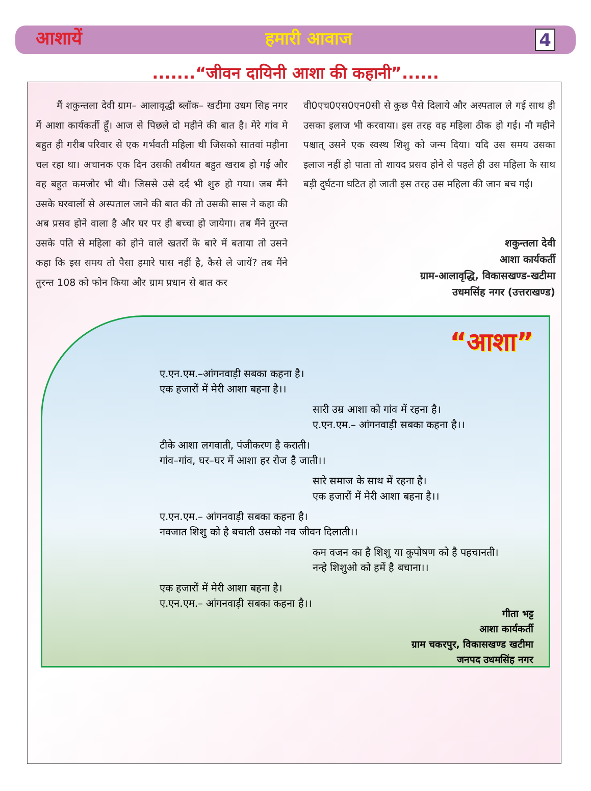आशायें हमारी आवाज 4
.......“जीवन दायिनी आशा की कहानी”......
मैं शकुन्तला देवी ग्राम– आलावृद्धी ब्लॉक– खटीमा उधम सिह नगर में आशा कार्यकर्ती हूँ। आज से पिछले दो महीने की बात है। मेरे गांव मे बहुत ही गरीब परिवार से एक गर्भवती महिला थी जिसको सातवां महीना चल रहा था। अचानक एक दिन उसकी तबीयत बहुत खराब हो गई और वह बहुत कमजोर भी थी। जिससे उसे दर्द भी शुरु हो गया। जब मैंने उसके घरवालों से अस्पताल जाने की बात की तो उसकी सास ने कहा की अब प्रसव होने वाला है और घर पर ही बच्चा हो जायेगा। तब मैंने तुरन्त उसके पति से महिला को होने वाले खतरों के बारे में बताया तो उसने कहा कि इस समय तो पैसा हमारे पास नहीं है, कैसे ले जायें? तब मैंने तुरन्त 108 को फोन किया और ग्राम प्रधान से बात कर
वी0एच0एस0एन0सी से कुछ पैसे दिलाये और अस्पताल ले गई साथ ही उसका इलाज भी करवाया। इस तरह वह महिला ठीक हो गई। नौ महीने पश्चात् उसने एक स्वस्थ शिशु को जन्म दिया। यदि उस समय उसका इलाज नहीं हो पाता तो शायद प्रसव होने से पहले ही उस महिला के साथ बड़ी दुर्घटना घटित हो जाती इस तरह उस महिला की जान बच गई।
शकुन्तला देवी
आशा कार्यकर्ती
ग्राम-आलावृद्धि, विकासखण्ड-खटीमा
उधमसिंह नगर (उत्तराखण्ड)
“आशा”
ए.एन.एम.–आंगनवाड़ी सबका कहना है।
एक हजारों में मेरी आशा बहना है।।
सारी उम्र आशा को गांव में रहना है।
ए.एन.एम.– आंगनवाड़ी सबका कहना है।।
टीके आशा लगवाती, पंजीकरण है कराती।
गांव–गांव, घर–घर में आशा हर रोज है जाती।।
सारे समाज के साथ में रहना है।
एक हजारों में मेरी आशा बहना है।।
ए.एन.एम.– आंगनवाड़ी सबका कहना है।
नवजात शिशु को है बचाती उसको नव जीवन दिलाती।।
कम वजन का है शिशु या कुपोषण को है पहचानती।
नन्हे शिशुओ को हमें है बचाना।।
एक हजारों में मेरी आशा बहना है।
ए.एन.एम.– आंगनवाड़ी सबका कहना है।।
गीता भट्ट
आशा कार्यकर्ती
ग्राम चकरपुर, विकासखण्ड खटीमा
जनपद उधमसिंह नगर